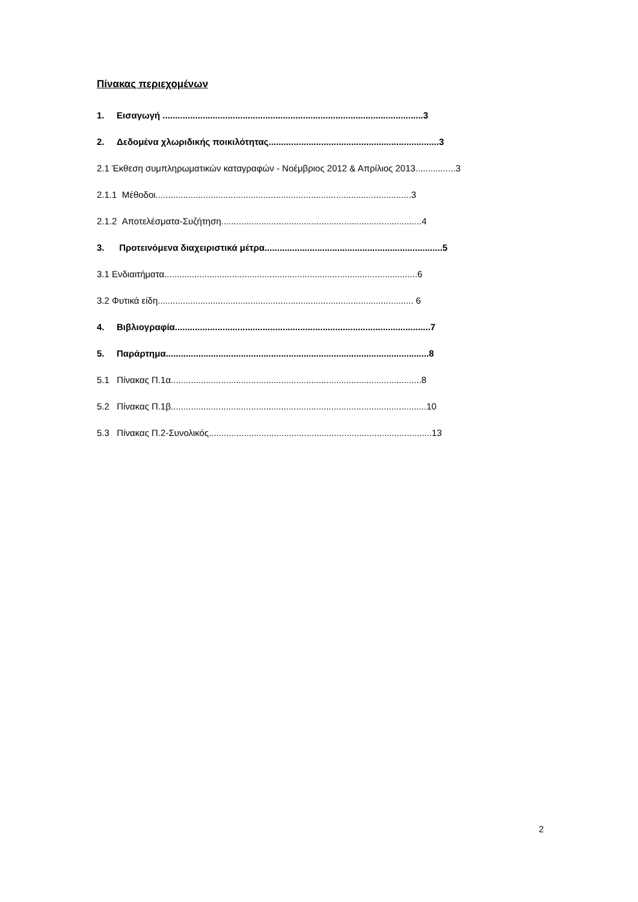Πίνακας περιεχομένων
1. Εισαγωγή ........................................................................................................3
2. Δεδομένα χλωριδικής ποικιλότητας....................................................................3
2.1 Έκθεση συμπληρωματικών καταγραφών - Νοέμβριος 2012 & Απρίλιος 2013................3
2.1.1 Μέθοδοι......................................................................................................3
2.1.2 Αποτελέσματα-Συζήτηση................................................................................4
3. Προτεινόμενα διαχειριστικά μέτρα.......................................................................5
3.1 Ενδιαιτήματα.....................................................................................................6
3.2 Φυτικά είδη...................................................................................................... 6
4. Βιβλιογραφία......................................................................................................7
5. Παράρτημα.........................................................................................................8
5.1 Πίνακας Π.1α....................................................................................................8
5.2 Πίνακας Π.1β......................................................................................................10
5.3 Πίνακας Π.2-Συνολικός.........................................................................................13
2